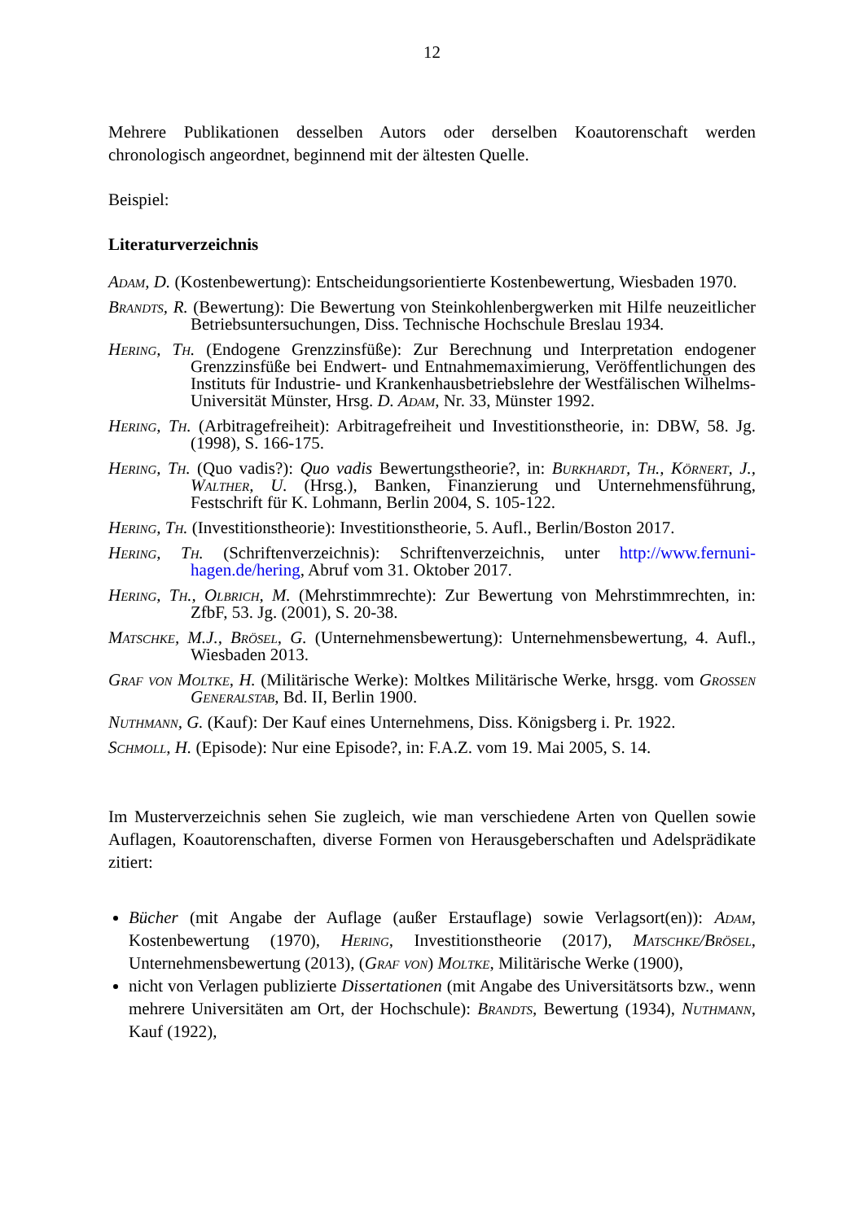12
Mehrere Publikationen desselben Autors oder derselben Koautorenschaft werden chronologisch angeordnet, beginnend mit der ältesten Quelle.
Beispiel:
Literaturverzeichnis
Adam, D. (Kostenbewertung): Entscheidungsorientierte Kostenbewertung, Wiesbaden 1970.
Brandts, R. (Bewertung): Die Bewertung von Steinkohlenbergwerken mit Hilfe neuzeitlicher Betriebsuntersuchungen, Diss. Technische Hochschule Breslau 1934.
Hering, Th. (Endogene Grenzzinsfüße): Zur Berechnung und Interpretation endogener Grenzzinsfüße bei Endwert- und Entnahmemaximierung, Veröffentlichungen des Instituts für Industrie- und Krankenhausbetriebslehre der Westfälischen Wilhelms-Universität Münster, Hrsg. D. Adam, Nr. 33, Münster 1992.
Hering, Th. (Arbitragefreiheit): Arbitragefreiheit und Investitionstheorie, in: DBW, 58. Jg. (1998), S. 166-175.
Hering, Th. (Quo vadis?): Quo vadis Bewertungstheorie?, in: Burkhardt, Th., Körnert, J., Walther, U. (Hrsg.), Banken, Finanzierung und Unternehmensführung, Festschrift für K. Lohmann, Berlin 2004, S. 105-122.
Hering, Th. (Investitionstheorie): Investitionstheorie, 5. Aufl., Berlin/Boston 2017.
Hering, Th. (Schriftenverzeichnis): Schriftenverzeichnis, unter http://www.fernuni-hagen.de/hering, Abruf vom 31. Oktober 2017.
Hering, Th., Olbrich, M. (Mehrstimmrechte): Zur Bewertung von Mehrstimmrechten, in: ZfbF, 53. Jg. (2001), S. 20-38.
Matschke, M.J., Brösel, G. (Unternehmensbewertung): Unternehmensbewertung, 4. Aufl., Wiesbaden 2013.
Graf von Moltke, H. (Militärische Werke): Moltkes Militärische Werke, hrsgg. vom Großen Generalstab, Bd. II, Berlin 1900.
Nuthmann, G. (Kauf): Der Kauf eines Unternehmens, Diss. Königsberg i. Pr. 1922.
Schmoll, H. (Episode): Nur eine Episode?, in: F.A.Z. vom 19. Mai 2005, S. 14.
Im Musterverzeichnis sehen Sie zugleich, wie man verschiedene Arten von Quellen sowie Auflagen, Koautorenschaften, diverse Formen von Herausgeberschaften und Adelsprädikate zitiert:
Bücher (mit Angabe der Auflage (außer Erstauflage) sowie Verlagsort(en)): Adam, Kostenbewertung (1970), Hering, Investitionstheorie (2017), Matschke/Brösel, Unternehmensbewertung (2013), (Graf von) Moltke, Militärische Werke (1900),
nicht von Verlagen publizierte Dissertationen (mit Angabe des Universitätsorts bzw., wenn mehrere Universitäten am Ort, der Hochschule): Brandts, Bewertung (1934), Nuthmann, Kauf (1922),